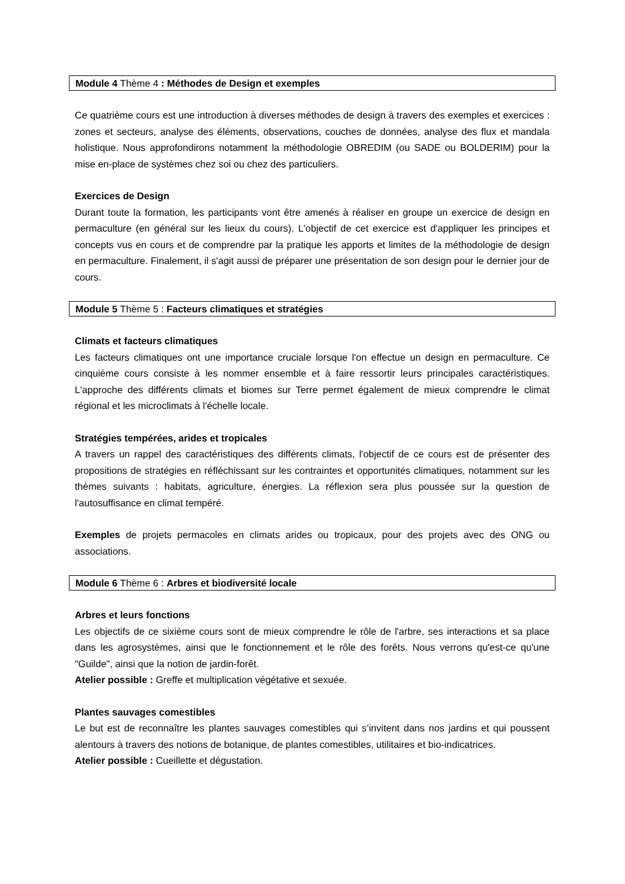Module 4 Thème 4 : Méthodes de Design et exemples
Ce quatrième cours est une introduction à diverses méthodes de design à travers des exemples et exercices : zones et secteurs, analyse des éléments, observations, couches de données, analyse des flux et mandala holistique. Nous approfondirons notamment la méthodologie OBREDIM (ou SADE ou BOLDERIM) pour la mise en-place de systèmes chez soi ou chez des particuliers.
Exercices de Design
Durant toute la formation, les participants vont être amenés à réaliser en groupe un exercice de design en permaculture (en général sur les lieux du cours). L'objectif de cet exercice est d'appliquer les principes et concepts vus en cours et de comprendre par la pratique les apports et limites de la méthodologie de design en permaculture. Finalement, il s'agit aussi de préparer une présentation de son design pour le dernier jour de cours.
Module 5 Thème 5 : Facteurs climatiques et stratégies
Climats et facteurs climatiques
Les facteurs climatiques ont une importance cruciale lorsque l'on effectue un design en permaculture. Ce cinquième cours consiste à les nommer ensemble et à faire ressortir leurs principales caractéristiques. L'approche des différents climats et biomes sur Terre permet également de mieux comprendre le climat régional et les microclimats à l'échelle locale.
Stratégies tempérées, arides et tropicales
A travers un rappel des caractéristiques des différents climats, l'objectif de ce cours est de présenter des propositions de stratégies en réfléchissant sur les contraintes et opportunités climatiques, notamment sur les thèmes suivants : habitats, agriculture, énergies. La réflexion sera plus poussée sur la question de l'autosuffisance en climat tempéré.
Exemples de projets permacoles en climats arides ou tropicaux, pour des projets avec des ONG ou associations.
Module 6 Thème 6 : Arbres et biodiversité locale
Arbres et leurs fonctions
Les objectifs de ce sixième cours sont de mieux comprendre le rôle de l'arbre, ses interactions et sa place dans les agrosystèmes, ainsi que le fonctionnement et le rôle des forêts. Nous verrons qu'est-ce qu'une "Guilde", ainsi que la notion de jardin-forêt.
Atelier possible : Greffe et multiplication végétative et sexuée.
Plantes sauvages comestibles
Le but est de reconnaître les plantes sauvages comestibles qui s’invitent dans nos jardins et qui poussent alentours à travers des notions de botanique, de plantes comestibles, utilitaires et bio-indicatrices.
Atelier possible : Cueillette et dégustation.